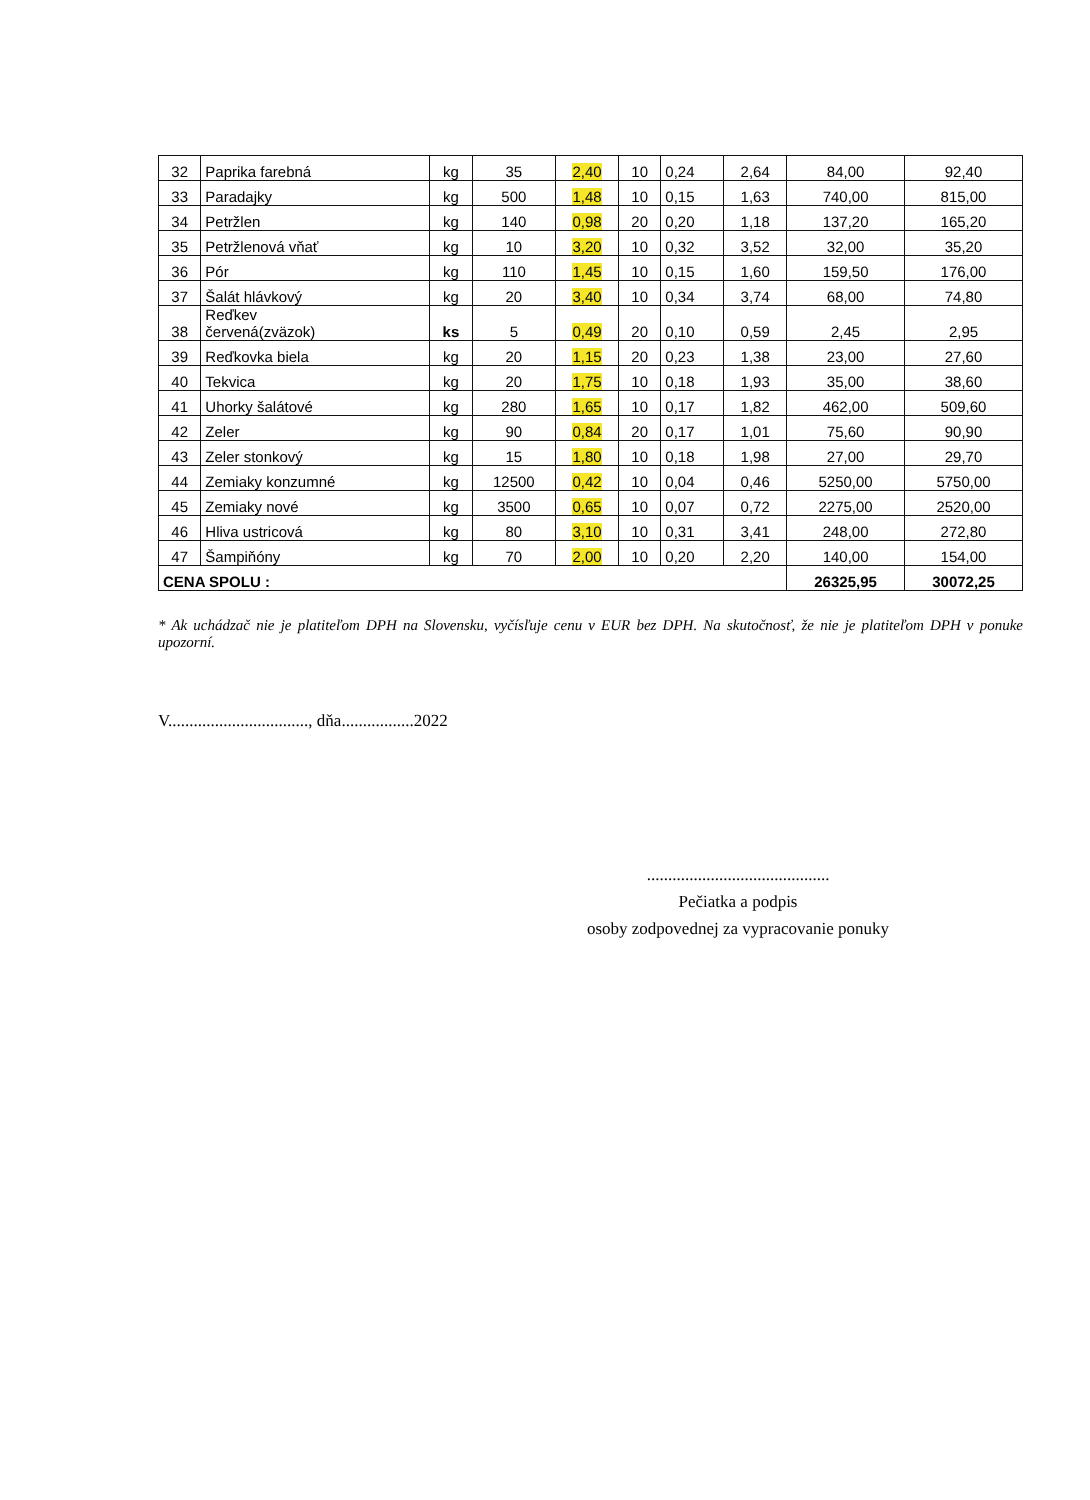| 32 | Paprika farebná | kg | 35 | 2,40 | 10 | 0,24 | 2,64 | 84,00 | 92,40 |
| 33 | Paradajky | kg | 500 | 1,48 | 10 | 0,15 | 1,63 | 740,00 | 815,00 |
| 34 | Petržlen | kg | 140 | 0,98 | 20 | 0,20 | 1,18 | 137,20 | 165,20 |
| 35 | Petržlenová vňať | kg | 10 | 3,20 | 10 | 0,32 | 3,52 | 32,00 | 35,20 |
| 36 | Pór | kg | 110 | 1,45 | 10 | 0,15 | 1,60 | 159,50 | 176,00 |
| 37 | Šalát hlávkový | kg | 20 | 3,40 | 10 | 0,34 | 3,74 | 68,00 | 74,80 |
| 38 | Reďkev červená(zväzok) | ks | 5 | 0,49 | 20 | 0,10 | 0,59 | 2,45 | 2,95 |
| 39 | Reďkovka biela | kg | 20 | 1,15 | 20 | 0,23 | 1,38 | 23,00 | 27,60 |
| 40 | Tekvica | kg | 20 | 1,75 | 10 | 0,18 | 1,93 | 35,00 | 38,60 |
| 41 | Uhorky šalátové | kg | 280 | 1,65 | 10 | 0,17 | 1,82 | 462,00 | 509,60 |
| 42 | Zeler | kg | 90 | 0,84 | 20 | 0,17 | 1,01 | 75,60 | 90,90 |
| 43 | Zeler stonkový | kg | 15 | 1,80 | 10 | 0,18 | 1,98 | 27,00 | 29,70 |
| 44 | Zemiaky konzumné | kg | 12500 | 0,42 | 10 | 0,04 | 0,46 | 5250,00 | 5750,00 |
| 45 | Zemiaky nové | kg | 3500 | 0,65 | 10 | 0,07 | 0,72 | 2275,00 | 2520,00 |
| 46 | Hliva ustricová | kg | 80 | 3,10 | 10 | 0,31 | 3,41 | 248,00 | 272,80 |
| 47 | Šampiňóny | kg | 70 | 2,00 | 10 | 0,20 | 2,20 | 140,00 | 154,00 |
| CENA SPOLU : | | | | | | | | 26325,95 | 30072,25 |
* Ak uchádzač nie je platiteľom DPH na Slovensku, vyčísľuje cenu v EUR bez DPH. Na skutočnosť, že nie je platiteľom DPH v ponuke upozorní.
V................................., dňa.................2022
...........................................
Pečiatka a podpis
osoby zodpovednej za vypracovanie ponuky